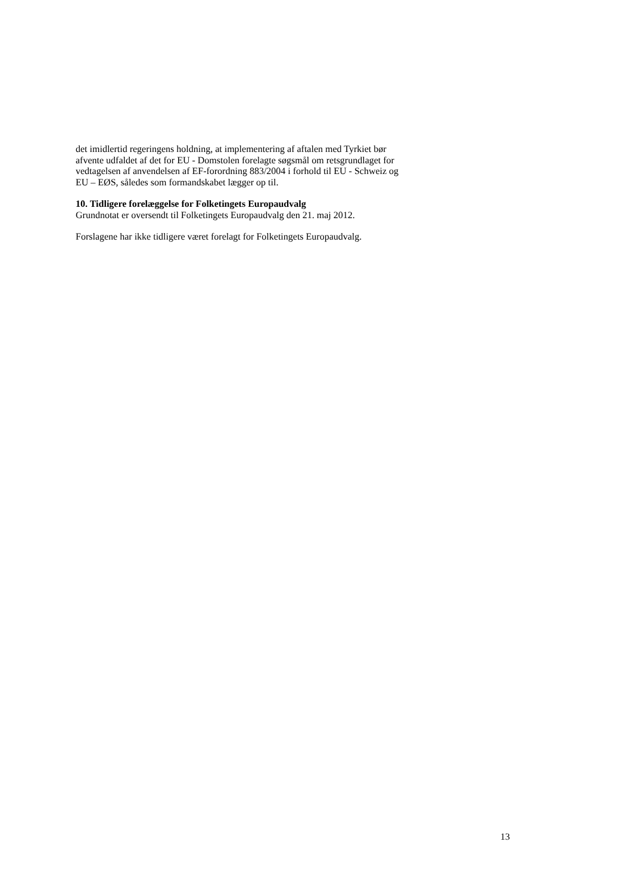det imidlertid regeringens holdning, at implementering af aftalen med Tyrkiet bør
afvente udfaldet af det for EU - Domstolen forelagte søgsmål om retsgrundlaget for
vedtagelsen af anvendelsen af EF-forordning 883/2004 i forhold til EU - Schweiz og
EU – EØS, således som formandskabet lægger op til.
10. Tidligere forelæggelse for Folketingets Europaudvalg
Grundnotat er oversendt til Folketingets Europaudvalg den 21. maj 2012.
Forslagene har ikke tidligere været forelagt for Folketingets Europaudvalg.
13